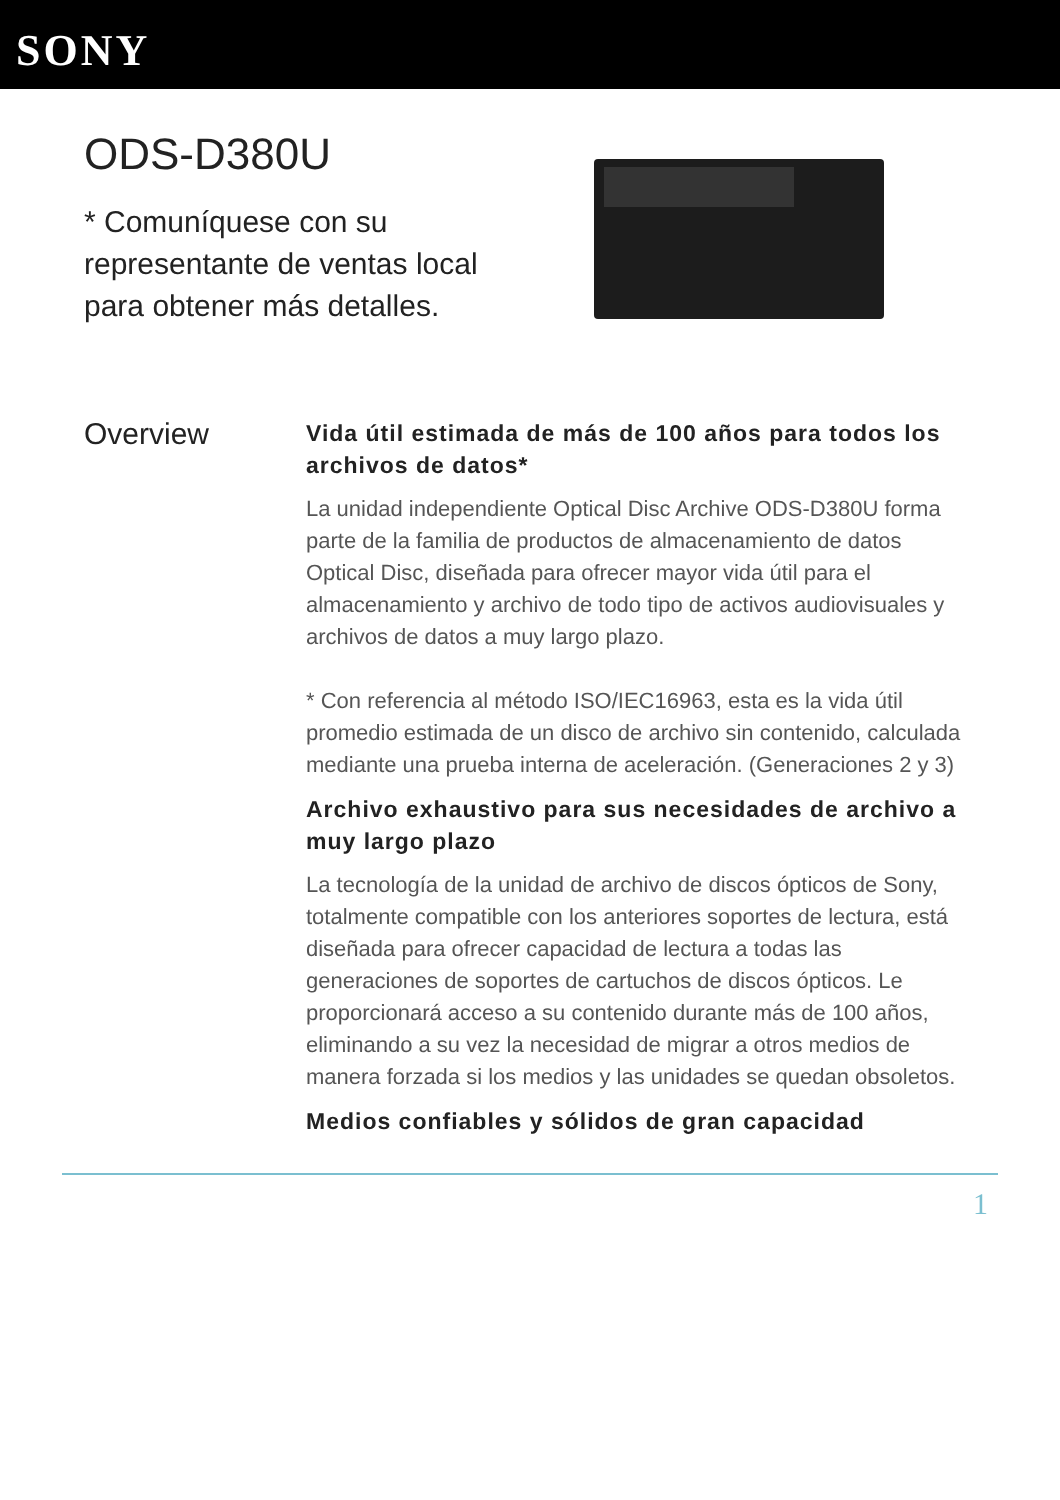SONY
ODS-D380U
* Comuníquese con su representante de ventas local para obtener más detalles.
Overview
Vida útil estimada de más de 100 años para todos los archivos de datos*
La unidad independiente Optical Disc Archive ODS-D380U forma parte de la familia de productos de almacenamiento de datos Optical Disc, diseñada para ofrecer mayor vida útil para el almacenamiento y archivo de todo tipo de activos audiovisuales y archivos de datos a muy largo plazo.
* Con referencia al método ISO/IEC16963, esta es la vida útil promedio estimada de un disco de archivo sin contenido, calculada mediante una prueba interna de aceleración. (Generaciones 2 y 3)
Archivo exhaustivo para sus necesidades de archivo a muy largo plazo
La tecnología de la unidad de archivo de discos ópticos de Sony, totalmente compatible con los anteriores soportes de lectura, está diseñada para ofrecer capacidad de lectura a todas las generaciones de soportes de cartuchos de discos ópticos. Le proporcionará acceso a su contenido durante más de 100 años, eliminando a su vez la necesidad de migrar a otros medios de manera forzada si los medios y las unidades se quedan obsoletos.
Medios confiables y sólidos de gran capacidad
1